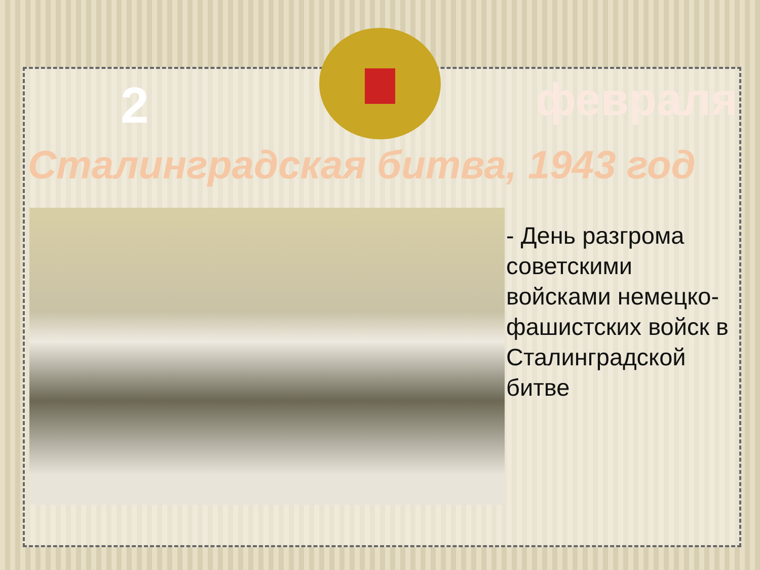2 февраля
Сталинградская битва, 1943 год
- День разгрома советскими войсками немецко-фашистских войск в Сталинградской битве